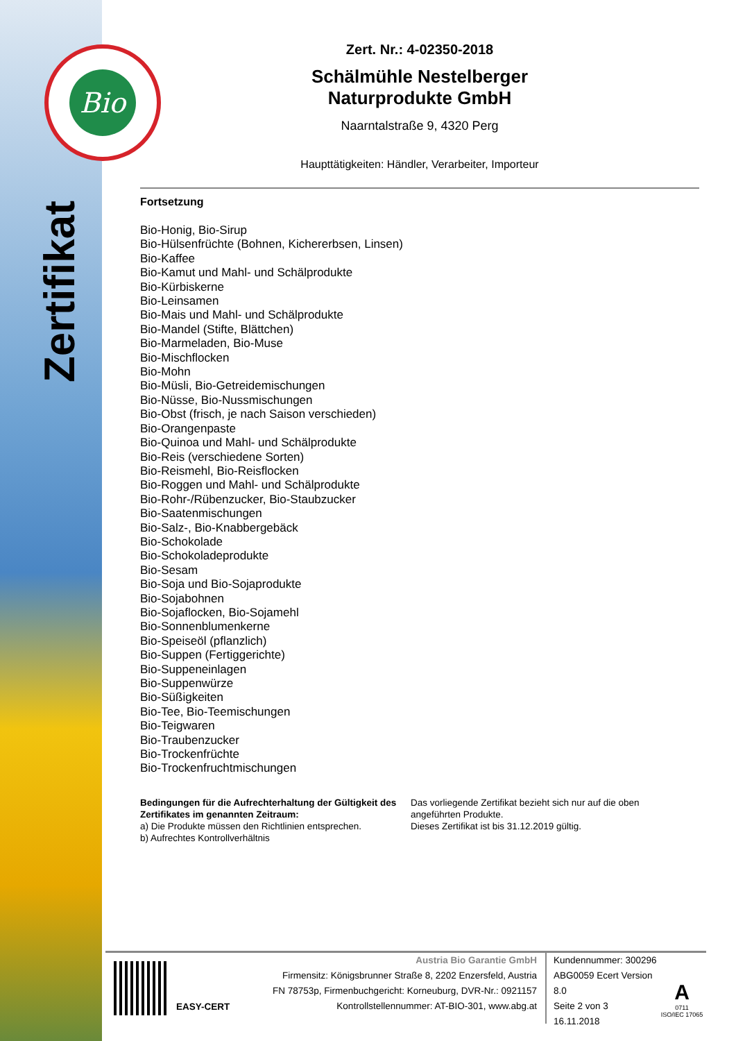Bio
Zertifikat
Zert. Nr.: 4-02350-2018
Schälmühle Nestelberger
Naturprodukte GmbH
Naarntalstraße 9, 4320 Perg
Haupttätigkeiten: Händler, Verarbeiter, Importeur
Fortsetzung
Bio-Honig, Bio-Sirup
Bio-Hülsenfrüchte (Bohnen, Kichererbsen, Linsen)
Bio-Kaffee
Bio-Kamut und Mahl- und Schälprodukte
Bio-Kürbiskerne
Bio-Leinsamen
Bio-Mais und Mahl- und Schälprodukte
Bio-Mandel (Stifte, Blättchen)
Bio-Marmeladen, Bio-Muse
Bio-Mischflocken
Bio-Mohn
Bio-Müsli, Bio-Getreidemischungen
Bio-Nüsse, Bio-Nussmischungen
Bio-Obst (frisch, je nach Saison verschieden)
Bio-Orangenpaste
Bio-Quinoa und Mahl- und Schälprodukte
Bio-Reis (verschiedene Sorten)
Bio-Reismehl, Bio-Reisflocken
Bio-Roggen und Mahl- und Schälprodukte
Bio-Rohr-/Rübenzucker, Bio-Staubzucker
Bio-Saatenmischungen
Bio-Salz-, Bio-Knabbergebäck
Bio-Schokolade
Bio-Schokoladeprodukte
Bio-Sesam
Bio-Soja und Bio-Sojaprodukte
Bio-Sojabohnen
Bio-Sojaflocken, Bio-Sojamehl
Bio-Sonnenblumenkerne
Bio-Speiseöl (pflanzlich)
Bio-Suppen (Fertiggerichte)
Bio-Suppeneinlagen
Bio-Suppenwürze
Bio-Süßigkeiten
Bio-Tee, Bio-Teemischungen
Bio-Teigwaren
Bio-Traubenzucker
Bio-Trockenfrüchte
Bio-Trockenfruchtmischungen
Bedingungen für die Aufrechterhaltung der Gültigkeit des Zertifikates im genannten Zeitraum:
a) Die Produkte müssen den Richtlinien entsprechen.
b) Aufrechtes Kontrollverhältnis
Das vorliegende Zertifikat bezieht sich nur auf die oben angeführten Produkte.
Dieses Zertifikat ist bis 31.12.2019 gültig.
EASY-CERT
Austria Bio Garantie GmbH
Firmensitz: Königsbrunner Straße 8, 2202 Enzersfeld, Austria
FN 78753p, Firmenbuchgericht: Korneuburg, DVR-Nr.: 0921157
Kontrollstellennummer: AT-BIO-301, www.abg.at
Kundennummer: 300296
ABG0059 Ecert Version 8.0
Seite 2 von 3
16.11.2018
A
0711
ISO/IEC 17065